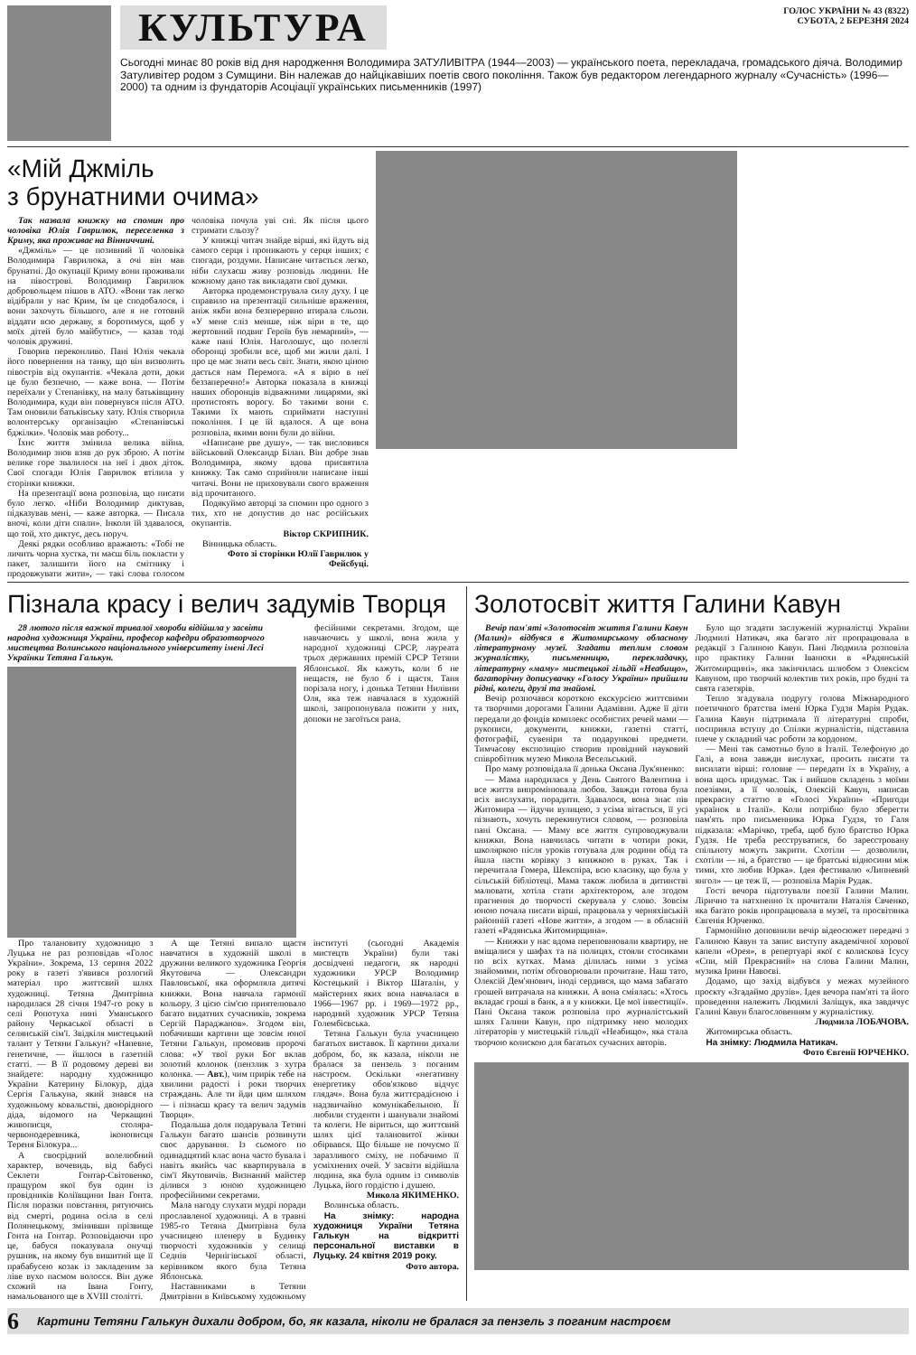КУЛЬТУРА
ГОЛОС УКРАЇНИ № 43 (8322)
СУБОТА, 2 БЕРЕЗНЯ 2024
Сьогодні минає 80 років від дня народження Володимира ЗАТУЛИВІТРА (1944—2003) — українського поета, перекладача, громадського діяча. Володимир Затуливітер родом з Сумщини. Він належав до найцікавіших поетів свого покоління. Також був редактором легендарного журналу «Сучасність» (1996—2000) та одним із фундаторів Асоціації українських письменників (1997)
«Мій Джміль
з брунатними очима»
Так назвала книжку на спомин про чоловіка Юлія Гаврилюк, переселенка з Криму, яка проживає на Вінниччині.
«Джміль» — це позивний її чоловіка Володимира Гаврилюка, а очі він мав брунатні. До окупації Криму вони проживали на півострові. Володимир Гаврилюк добровольцем пішов в АТО. «Вони так легко відібрали у нас Крим, їм це сподобалося, і вони захочуть більшого, але я не готовий віддати всю державу, я боротимуся, щоб у моїх дітей було майбутнє», — казав тоді чоловік дружині.
Говорив переконливо. Пані Юлія чекала його повернення на танку, що він визволить півострів від окупантів. «Чекала доти, доки це було безпечно, — каже вона. — Потім переїхали у Степанівку, на малу батьківщину Володимира, куди він повернувся після АТО. Там оновили батьківську хату. Юлія створила волонтерську організацію «Степанівські бджілки». Чоловік мав роботу...
Їхнє життя змінила велика війна. Володимир знов взяв до рук зброю. А потім велике горе звалилося на неї і двох діток. Свої спогади Юлія Гаврилюк втілила у сторінки книжки.
На презентації вона розповіла, що писати було легко. «Ніби Володимир диктував, підказував мені, — каже авторка. — Писала вночі, коли діти спали». Інколи їй здавалося, що той, хто диктує, десь поруч.
Деякі рядки особливо вражають: «Тобі не личить чорна хустка, ти маєш біль покласти у пакет, залишити його на смітнику і продовжувати жити», — такі слова голосом чоловіка почула уві сні. Як після цього стримати сльозу?
У книжці читач знайде вірші, які йдуть від самого серця і проникають у серця інших; є спогади, роздуми. Написане читається легко, ніби слухаєш живу розповідь людини. Не кожному дано так викладати свої думки.
Авторка продемонструвала силу духу. І це справило на презентації сильніше враження, аніж якби вона безперервно втирала сльози. «У мене сліз менше, ніж віри в те, що жертовний подвиг Героїв був немарний», — каже пані Юлія. Наголошує, що полеглі оборонці зробили все, щоб ми жили далі. І про це має знати весь світ. Знати, якою ціною дається нам Перемога. «А я вірю в неї беззаперечно!» Авторка показала в книжці наших оборонців відважними лицарями, які протистоять ворогу. Бо такими вони є. Такими їх мають сприймати наступні покоління. І це їй вдалося. А ще вона розповіла, якими вони були до війни.
«Написане рве душу», — так висловився військовий Олександр Білан. Він добре знав Володимира, якому вдова присвятила книжку. Так само сприйняли написане інші читачі. Вони не приховували свого враження від прочитаного.
Подякуймо авторці за спомин про одного з тих, хто не допустив до нас російських окупантів.
Віктор СКРИПНИК.
Вінницька область.
Фото зі сторінки Юлії Гаврилюк у Фейсбуці.
Пізнала красу і велич задумів Творця
28 лютого після важкої тривалої хвороби відійшла у засвіти народна художниця України, професор кафедри образотворчого мистецтва Волинського національного університету імені Лесі Українки Тетяна Галькун.
фесійними секретами. Згодом, ще навчаючись у школі, вона жила у народної художниці СРСР, лауреата трьох державних премій СРСР Тетяни Яблонської. Як кажуть, коли б не нещастя, не було б і щастя. Таня порізала ногу, і донька Тетяни Нилівни Оля, яка теж навчалася в художній школі, запропонувала пожити у них, допоки не загоїться рана.
Про талановиту художницю з Луцька не раз розповідав «Голос України». Зокрема, 13 серпня 2022 року в газеті з'явився розлогий матеріал про життєвий шлях художниці. Тетяна Дмитрівна народилася 28 січня 1947-го року в селі Ропотуха нині Уманського району Черкаської області в селянській сім'ї. Звідкіля мистецький талант у Тетяни Галькун? «Напевне, генетичне, — йшлося в газетній статті. — В її родовому дереві ви знайдете: народну художницю України Катерину Білокур, діда Сергія Галькуна, який знався на художньому ковальстві, двоюрідного діда, відомого на Черкащині живописця, столяра-червонодеревника, іконописця Тереня Білокура...
А своєрідний волелюбний характер, вочевидь, від бабусі Секлети Гонтар-Світовенко, пращуром якої був один із провідників Коліївщини Іван Гонта. Після поразки повстання, рятуючись від смерті, родина осіла в селі Полянецькому, змінивши прізвище Гонта на Гонтар. Розповідаючи про це, бабуся показувала онучці рушник, на якому був вишитий ще її прабабусею козак із закладеним за ліве вухо пасмом волосся. Він дуже схожий на Івана Гонту, намальованого ще в XVIII столітті.
А ще Тетяні випало щастя навчатися в художній школі в дружини великого художника Георгія Якутовича — Олександри Павловської, яка оформляла дитячі книжки. Вона навчала гармонії кольору. З цією сім'єю приятелювало багато видатних сучасників, зокрема Сергій Параджанов». Згодом він, побачивши картини ще зовсім юної Тетяни Галькун, промовив пророчі слова: «У твої руки Бог вклав золотий колонок (пензлик з хутра колонка. — Авт.), чим прирік тебе на хвилини радості і роки творчих страждань. Але ти йди цим шляхом — і пізнаєш красу та велич задумів Творця».
Подальша доля подарувала Тетяні Галькун багато шансів розвинути своє дарування. Із сьомого по одинадцятий клас вона часто бувала і навіть якийсь час квартирувала в сім'ї Якутовичів. Визнаний майстер ділився з юною художницею професійними секретами.
Мала нагоду слухати мудрі поради прославленої художниці. А в травні 1985-го Тетяна Дмитрівна була учасницею пленеру в Будинку творчості художників у селищі Седнів Чернігівської області, керівником якого була Тетяна Яблонська.
Наставниками в Тетяни Дмитрівни в Київському художньому інституті (сьогодні Академія мистецтв України) були такі досвідчені педагоги, як народні художники УРСР Володимир Костецький і Віктор Шаталін, у майстернях яких вона навчалася в 1966—1967 рр. і 1969—1972 рр., народний художник УРСР Тетяна Голембієвська.
Тетяна Галькун була учасницею багатьох виставок. Її картини дихали добром, бо, як казала, ніколи не бралася за пензель з поганим настроєм. Оскільки «негативну енергетику обов'язково відчує глядач». Вона була життєрадісною і надзвичайно комунікабельною. Її любили студенти і шанували знайомі та колеги. Не віриться, що життєвий шлях цієї талановитої жінки обірвався. Що більше не почуємо її заразливого сміху, не побачимо її усміхнених очей. У засвіти відійшла людина, яка була одним із символів Луцька, його гордістю і душею.
Микола ЯКИМЕНКО.
Волинська область.
На знімку: народна художниця України Тетяна Галькун на відкритті персональної виставки в Луцьку. 24 квітня 2019 року.
Фото автора.
Золотосвіт життя Галини Кавун
Вечір пам'яті «Золотосвіт життя Галини Кавун (Малин)» відбувся в Житомирському обласному літературному музеї. Згадати теплим словом журналістку, письменницю, перекладачку, літературну «маму» мистецької гільдії «Неабищо», багаторічну дописувачку «Голосу України» прийшли рідні, колеги, друзі та знайомі.
Вечір розпочався короткою екскурсією життєвими та творчими дорогами Галини Адамівни. Адже її діти передали до фондів комплекс особистих речей мами — рукописи, документи, книжки, газетні статті, фотографії, сувеніри та подарункові предмети. Тимчасову експозицію створив провідний науковий співробітник музею Микола Весельський.
Про маму розповідала її донька Оксана Лук'яненко:
— Мама народилася у День Святого Валентина і все життя випромінювала любов. Завжди готова була всіх вислухати, порадити. Здавалося, вона знає пів Житомира — йдучи вулицею, з усіма вітається, її усі пізнають, хочуть перекинутися словом, — розповіла пані Оксана. — Маму все життя супроводжували книжки. Вона навчилась читати в чотири роки, школяркою після уроків готувала для родини обід та йшла пасти корівку з книжкою в руках. Так і перечитала Гомера, Шекспіра, всю класику, що була у сільській бібліотеці. Мама також любила в дитинстві малювати, хотіла стати архітектором, але згодом прагнення до творчості скерувала у слово. Зовсім юною почала писати вірші, працювала у черняхівській районній газеті «Нове життя», а згодом — в обласній газеті «Радянська Житомирщина».
— Книжки у нас вдома переповнювали квартиру, не вміщалися у шафах та на полицях, стояли стосиками по всіх кутках. Мама ділилась ними з усіма знайомими, потім обговорювали прочитане. Наш тато, Олексій Дем'янович, іноді сердився, що мама забагато грошей витрачала на книжки. А вона сміялась: «Хтось вкладає гроші в банк, а я у книжки. Це мої інвестиції». Пані Оксана також розповіла про журналістський шлях Галини Кавун, про підтримку нею молодих літераторів у мистецькій гільдії «Неабищо», яка стала творчою колискою для багатьох сучасних авторів.
Було що згадати заслуженій журналістці України Людмилі Натикач, яка багато літ пропрацювала в редакції з Галиною Кавун. Пані Людмила розповіла про практику Галини Іванюхи в «Радянській Житомирщині», яка закінчилась шлюбом з Олексієм Кавуном, про творчий колектив тих років, про будні та свята газетярів.
Тепло згадувала подругу голова Міжнародного поетичного братства імені Юрка Гудзя Марія Рудак. Галина Кавун підтримала її літературні спроби, посприяла вступу до Спілки журналістів, підставила плече у складний час роботи за кордоном.
— Мені так самотньо було в Італії. Телефоную до Галі, а вона завжди вислухає, просить писати та висилати вірші: головне — передати їх в Україну, а вона щось придумає. Так і вийшов складень з моїми поезіями, а її чоловік, Олексій Кавун, написав прекрасну статтю в «Голосі України» «Пригоди українок в Італії». Коли потрібно було зберегти пам'ять про письменника Юрка Гудзя, то Галя підказала: «Марічко, треба, щоб було братство Юрка Гудзя. Не треба реєструватися, бо зареєстровану спільноту можуть закрити. Схотіли — дозволили, схотіли — ні, а братство — це братські відносини між тими, хто любив Юрка». Ідея фестивалю «Липневий янгол» — це теж її, — розповіла Марія Рудак.
Гості вечора підготували поезії Галини Малин. Лірично та натхненно їх прочитали Наталія Євченко, яка багато років пропрацювала в музеї, та просвітянка Євгенія Юрченко.
Гармонійно доповнили вечір відеосюжет передачі з Галиною Кавун та запис виступу академічної хорової капели «Орея», в репертуарі якої є колискова Ісусу «Спи, мій Прекрасний» на слова Галини Малин, музика Ірини Навоєві.
Додамо, що захід відбувся у межах музейного проєкту «Згадаймо друзів». Ідея вечора пам'яті та його проведення належить Людмилі Заліщук, яка завдячує Галині Кавун благословенням у журналістику.
Людмила ЛОБАЧОВА.
Житомирська область.
На знімку: Людмила Натикач.
Фото Євгенії ЮРЧЕНКО.
6 Картини Тетяни Галькун дихали добром, бо, як казала, ніколи не бралася за пензель з поганим настроєм